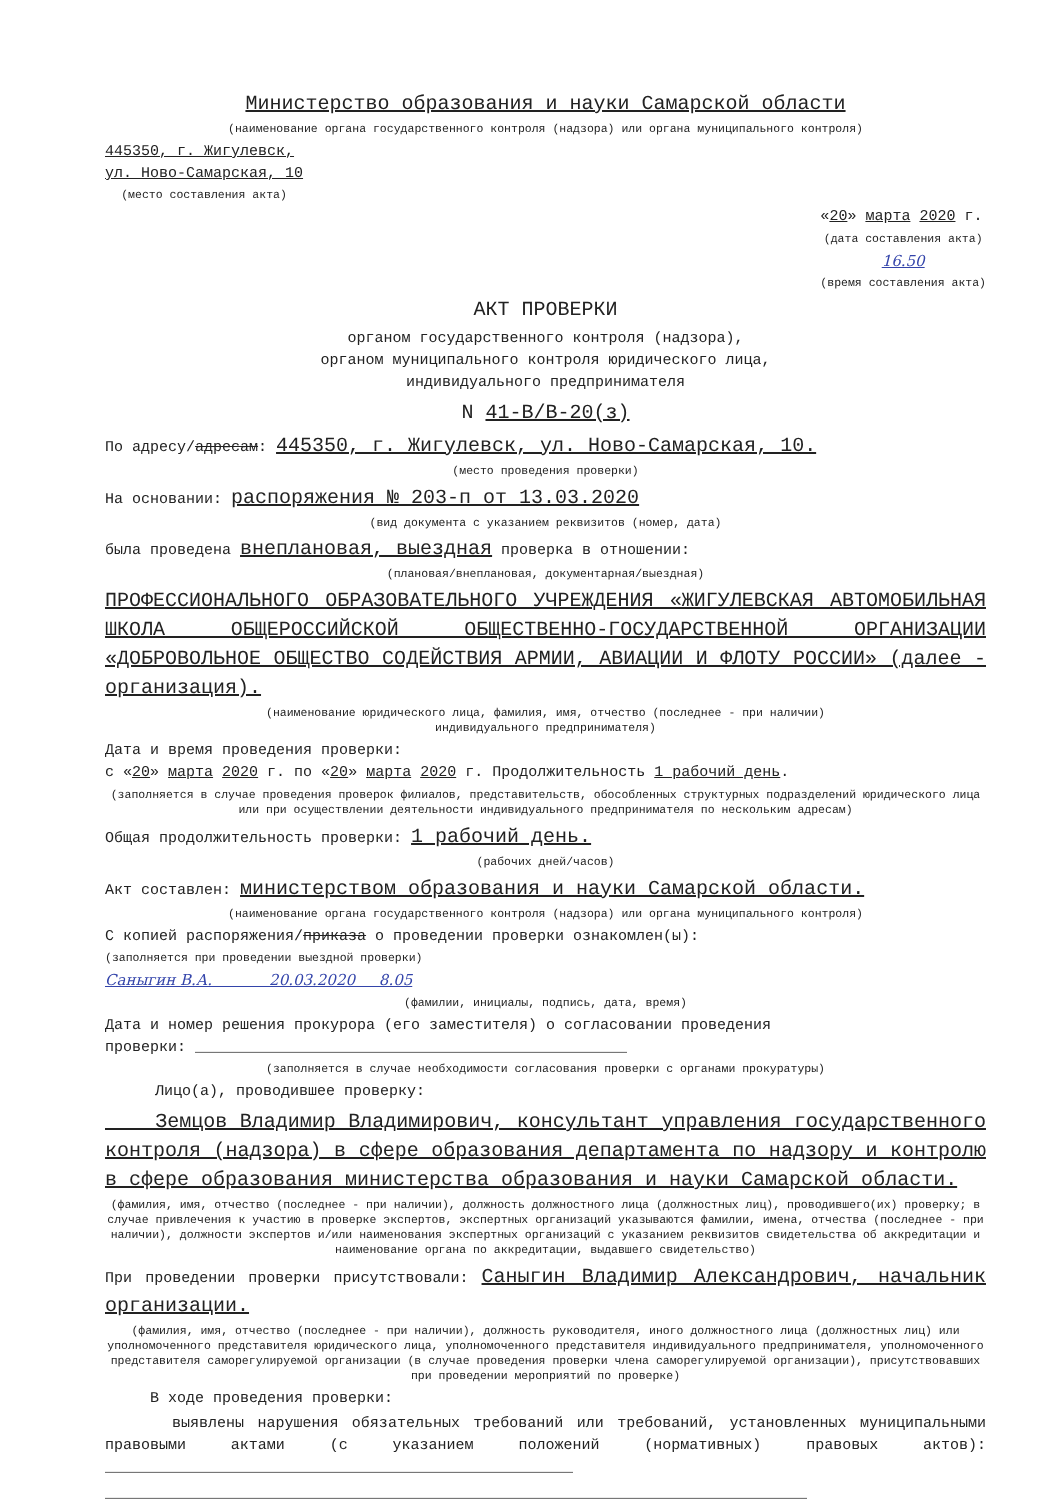Министерство образования и науки Самарской области
(наименование органа государственного контроля (надзора) или органа муниципального контроля)
445350, г. Жигулевск,
ул. Ново-Самарская, 10
(место составления акта)
«20» марта 2020 г.
(дата составления акта)
16.50
(время составления акта)
АКТ ПРОВЕРКИ
органом государственного контроля (надзора),
органом муниципального контроля юридического лица,
индивидуального предпринимателя
N 41-В/В-20(з)
По адресу/адресам: 445350, г. Жигулевск, ул. Ново-Самарская, 10.
(место проведения проверки)
На основании: распоряжения № 203-п от 13.03.2020
(вид документа с указанием реквизитов (номер, дата)
была проведена внеплановая, выездная проверка в отношении:
(плановая/внеплановая, документарная/выездная)
ПРОФЕССИОНАЛЬНОГО ОБРАЗОВАТЕЛЬНОГО УЧРЕЖДЕНИЯ «ЖИГУЛЕВСКАЯ АВТОМОБИЛЬНАЯ ШКОЛА ОБЩЕРОССИЙСКОЙ ОБЩЕСТВЕННО-ГОСУДАРСТВЕННОЙ ОРГАНИЗАЦИИ «ДОБРОВОЛЬНОЕ ОБЩЕСТВО СОДЕЙСТВИЯ АРМИИ, АВИАЦИИ И ФЛОТУ РОССИИ» (далее - организация).
(наименование юридического лица, фамилия, имя, отчество (последнее - при наличии)
индивидуального предпринимателя)
Дата и время проведения проверки:
с «20» марта 2020 г. по «20» марта 2020 г. Продолжительность 1 рабочий день.
(заполняется в случае проведения проверок филиалов, представительств, обособленных структурных подразделений юридического лица или при осуществлении деятельности индивидуального предпринимателя по нескольким адресам)
Общая продолжительность проверки: 1 рабочий день.
(рабочих дней/часов)
Акт составлен: министерством образования и науки Самарской области.
(наименование органа государственного контроля (надзора) или органа муниципального контроля)
С копией распоряжения/приказа о проведении проверки ознакомлен(ы):
(заполняется при проведении выездной проверки)
Саныгин В.А. 20.03.2020 8.05
(фамилии, инициалы, подпись, дата, время)
Дата и номер решения прокурора (его заместителя) о согласовании проведения
проверки: ________________________________________________
(заполняется в случае необходимости согласования проверки с органами прокуратуры)
Лицо(а), проводившее проверку:
Земцов Владимир Владимирович, консультант управления государственного контроля (надзора) в сфере образования департамента по надзору и контролю в сфере образования министерства образования и науки Самарской области.
(фамилия, имя, отчество (последнее - при наличии), должность должностного лица (должностных лиц), проводившего(их) проверку; в случае привлечения к участию в проверке экспертов, экспертных организаций указываются фамилии, имена, отчества (последнее - при наличии), должности экспертов и/или наименования экспертных организаций с указанием реквизитов свидетельства об аккредитации и наименование органа по аккредитации, выдавшего свидетельство)
При проведении проверки присутствовали: Саныгин Владимир Александрович, начальник организации.
(фамилия, имя, отчество (последнее - при наличии), должность руководителя, иного должностного лица (должностных лиц) или уполномоченного представителя юридического лица, уполномоченного представителя индивидуального предпринимателя, уполномоченного представителя саморегулируемой организации (в случае проведения проверки члена саморегулируемой организации), присутствовавших при проведении мероприятий по проверке)
В ходе проведения проверки:
выявлены нарушения обязательных требований или требований, установленных муниципальными правовыми актами (с указанием положений (нормативных) правовых актов): ____________________________________________________
______________________________________________________________________________